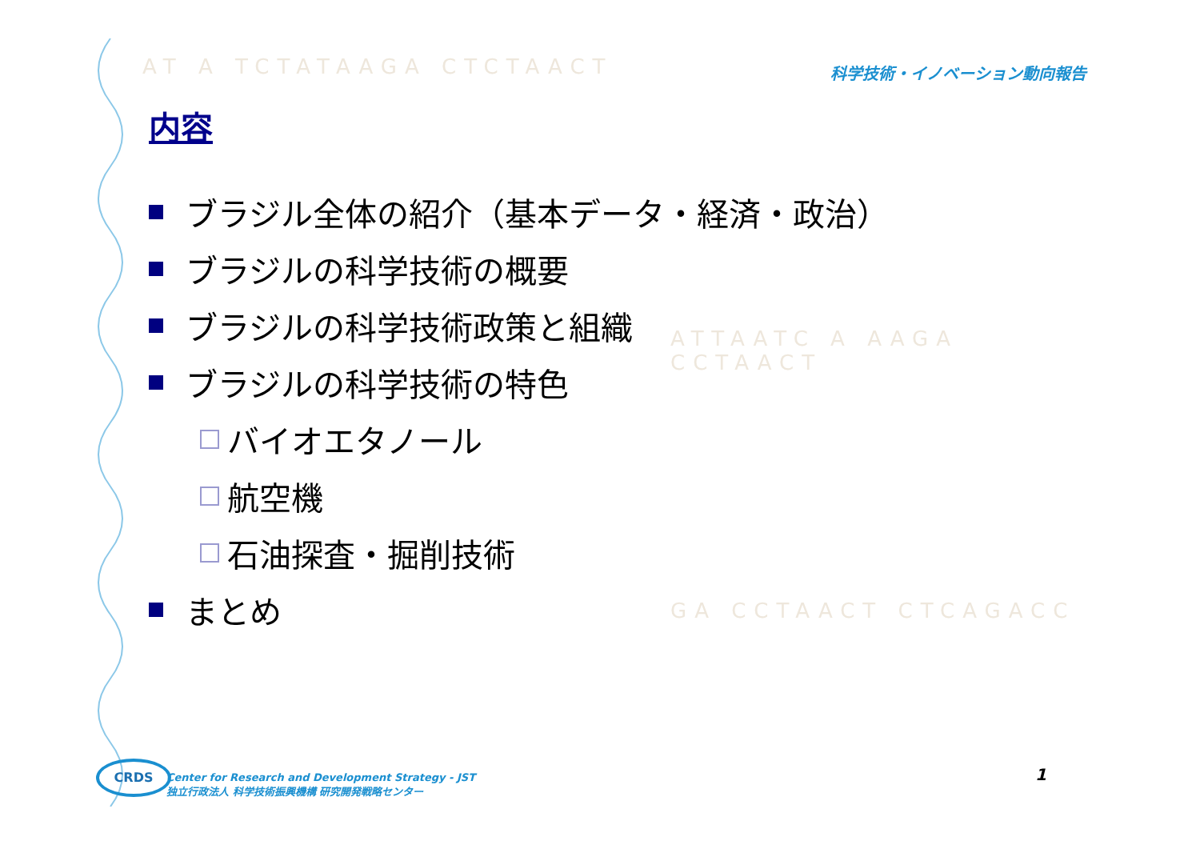AT A TCTATAAGA CTCTAACT
ATTAATC A AAGA CCTAACT
GA CCTAACT CTCAGACC
科学技術・イノベーション動向報告
内容
ブラジル全体の紹介（基本データ・経済・政治）
ブラジルの科学技術の概要
ブラジルの科学技術政策と組織
ブラジルの科学技術の特色
バイオエタノール
航空機
石油探査・掘削技術
まとめ
CRDS
Center for Research and Development Strategy - JST
独立行政法人 科学技術振興機構 研究開発戦略センター
1